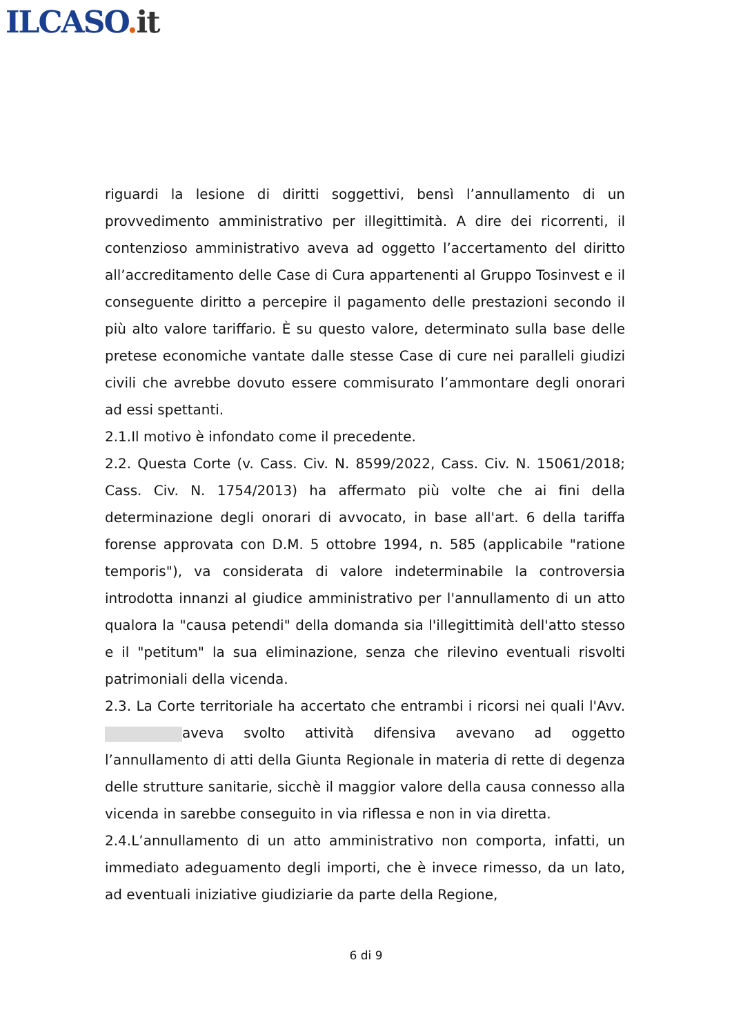ILCASO. it
riguardi la lesione di diritti soggettivi, bensì l’annullamento di un provvedimento amministrativo per illegittimità. A dire dei ricorrenti, il contenzioso amministrativo aveva ad oggetto l’accertamento del diritto all’accreditamento delle Case di Cura appartenenti al Gruppo Tosinvest e il conseguente diritto a percepire il pagamento delle prestazioni secondo il più alto valore tariffario. È su questo valore, determinato sulla base delle pretese economiche vantate dalle stesse Case di cure nei paralleli giudizi civili che avrebbe dovuto essere commisurato l’ammontare degli onorari ad essi spettanti.
2.1.Il motivo è infondato come il precedente.
2.2. Questa Corte (v. Cass. Civ. N. 8599/2022, Cass. Civ. N. 15061/2018; Cass. Civ. N. 1754/2013) ha affermato più volte che ai fini della determinazione degli onorari di avvocato, in base all'art. 6 della tariffa forense approvata con D.M. 5 ottobre 1994, n. 585 (applicabile "ratione temporis"), va considerata di valore indeterminabile la controversia introdotta innanzi al giudice amministrativo per l'annullamento di un atto qualora la "causa petendi" della domanda sia l'illegittimità dell'atto stesso e il "petitum" la sua eliminazione, senza che rilevino eventuali risvolti patrimoniali della vicenda.
2.3. La Corte territoriale ha accertato che entrambi i ricorsi nei quali l'Avv. aveva svolto attività difensiva avevano ad oggetto l’annullamento di atti della Giunta Regionale in materia di rette di degenza delle strutture sanitarie, sicchè il maggior valore della causa connesso alla vicenda in sarebbe conseguito in via riflessa e non in via diretta.
2.4.L’annullamento di un atto amministrativo non comporta, infatti, un immediato adeguamento degli importi, che è invece rimesso, da un lato, ad eventuali iniziative giudiziarie da parte della Regione,
6 di 9